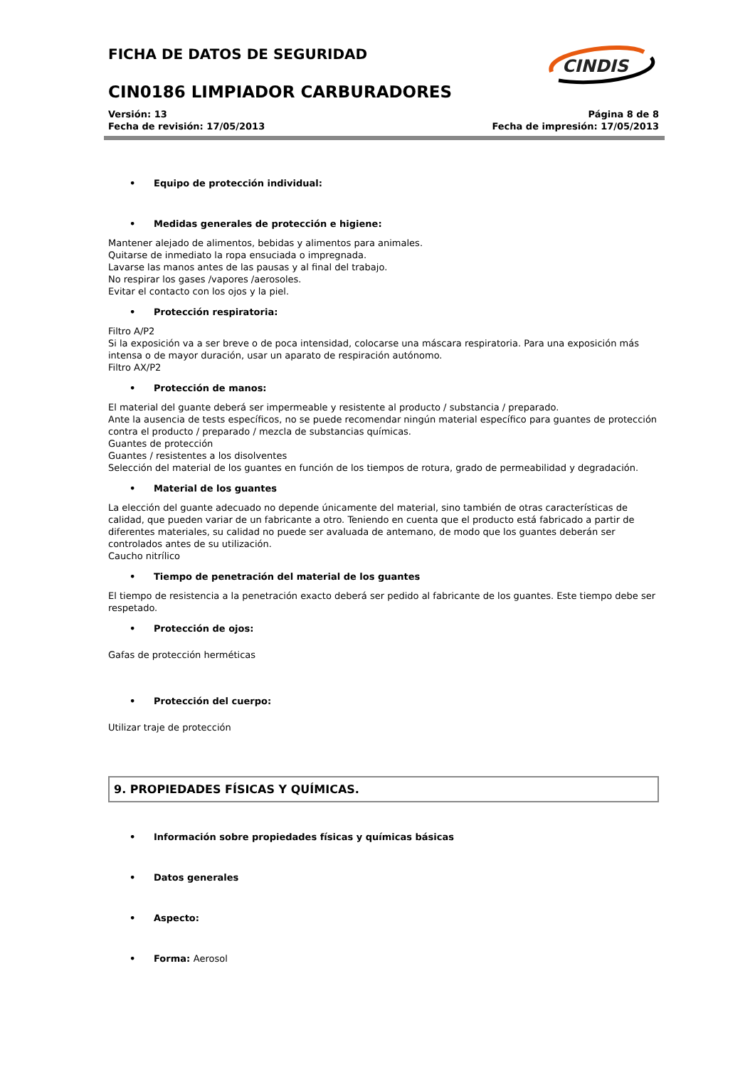CINDIS
FICHA DE DATOS DE SEGURIDAD
CIN0186 LIMPIADOR CARBURADORES
Versión: 13 Página 8 de 8
Fecha de revisión: 17/05/2013 Fecha de impresión: 17/05/2013
• Equipo de protección individual:
• Medidas generales de protección e higiene:
Mantener alejado de alimentos, bebidas y alimentos para animales.
Quitarse de inmediato la ropa ensuciada o impregnada.
Lavarse las manos antes de las pausas y al final del trabajo.
No respirar los gases /vapores /aerosoles.
Evitar el contacto con los ojos y la piel.
• Protección respiratoria:
Filtro A/P2
Si la exposición va a ser breve o de poca intensidad, colocarse una máscara respiratoria. Para una exposición más intensa o de mayor duración, usar un aparato de respiración autónomo.
Filtro AX/P2
• Protección de manos:
El material del guante deberá ser impermeable y resistente al producto / substancia / preparado.
Ante la ausencia de tests específicos, no se puede recomendar ningún material específico para guantes de protección contra el producto / preparado / mezcla de substancias químicas.
Guantes de protección
Guantes / resistentes a los disolventes
Selección del material de los guantes en función de los tiempos de rotura, grado de permeabilidad y degradación.
• Material de los guantes
La elección del guante adecuado no depende únicamente del material, sino también de otras características de calidad, que pueden variar de un fabricante a otro. Teniendo en cuenta que el producto está fabricado a partir de diferentes materiales, su calidad no puede ser avaluada de antemano, de modo que los guantes deberán ser controlados antes de su utilización.
Caucho nitrílico
• Tiempo de penetración del material de los guantes
El tiempo de resistencia a la penetración exacto deberá ser pedido al fabricante de los guantes. Este tiempo debe ser respetado.
• Protección de ojos:
Gafas de protección herméticas
• Protección del cuerpo:
Utilizar traje de protección
9. PROPIEDADES FÍSICAS Y QUÍMICAS.
• Información sobre propiedades físicas y químicas básicas
• Datos generales
• Aspecto:
• Forma: Aerosol